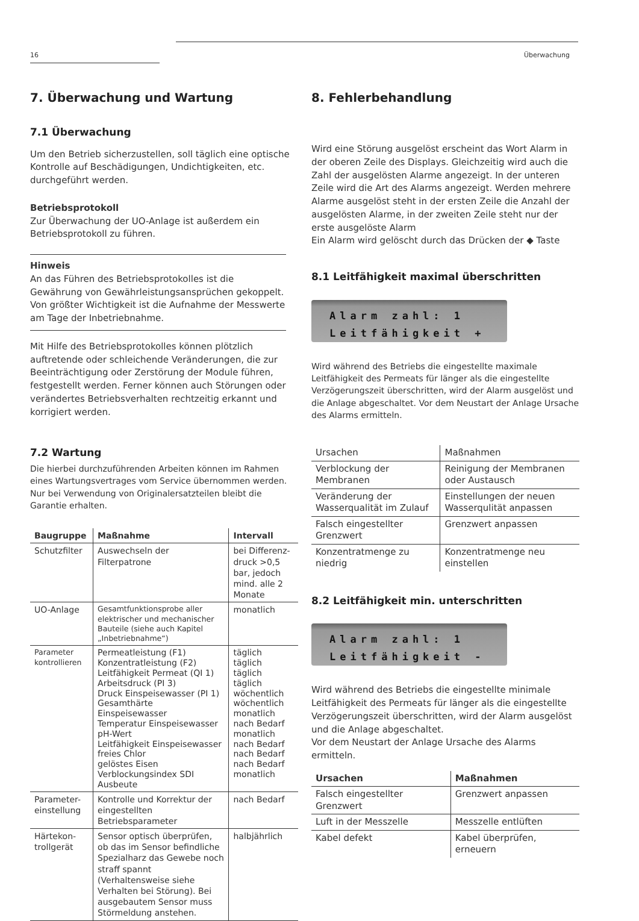16 Überwachung
7. Überwachung und Wartung
7.1 Überwachung
Um den Betrieb sicherzustellen, soll täglich eine optische Kontrolle auf Beschädigungen, Undichtigkeiten, etc. durchgeführt werden.
Betriebsprotokoll
Zur Überwachung der UO-Anlage ist außerdem ein Betriebsprotokoll zu führen.
Hinweis
An das Führen des Betriebsprotokolles ist die Gewährung von Gewährleistungsansprüchen gekoppelt. Von größter Wichtigkeit ist die Aufnahme der Messwerte am Tage der Inbetriebnahme.
Mit Hilfe des Betriebsprotokolles können plötzlich auftretende oder schleichende Veränderungen, die zur Beeinträchtigung oder Zerstörung der Module führen, festgestellt werden. Ferner können auch Störungen oder verändertes Betriebsverhalten rechtzeitig erkannt und korrigiert werden.
7.2 Wartung
Die hierbei durchzuführenden Arbeiten können im Rahmen eines Wartungsvertrages vom Service übernommen werden. Nur bei Verwendung von Originalersatzteilen bleibt die Garantie erhalten.
| Baugruppe | Maßnahme | Intervall |
| --- | --- | --- |
| Schutzfilter | Auswechseln der Filterpatrone | bei Differenz-druck >0,5 bar, jedoch mind. alle 2 Monate |
| UO-Anlage | Gesamtfunktionsprobe aller elektrischer und mechanischer Bauteile (siehe auch Kapitel „Inbetriebnahme“) | monatlich |
| Parameter kontrollieren | Permeatleistung (F1) Konzentratleistung (F2) Leitfähigkeit Permeat (QI 1) Arbeitsdruck (PI 3) Druck Einspeisewasser (PI 1) Gesamthärte Einspeisewasser Temperatur Einspeisewasser pH-Wert Leitfähigkeit Einspeisewasser freies Chlor gelöstes Eisen Verblockungsindex SDI Ausbeute | täglich täglich täglich täglich wöchentlich wöchentlich monatlich nach Bedarf monatlich nach Bedarf nach Bedarf nach Bedarf monatlich |
| Parameter-einstellung | Kontrolle und Korrektur der eingestellten Betriebsparameter | nach Bedarf |
| Härtekon-trollgerät | Sensor optisch überprüfen, ob das im Sensor befindliche Spezialharz das Gewebe noch straff spannt (Verhaltensweise siehe Verhalten bei Störung). Bei ausgebautem Sensor muss Störmeldung anstehen. | halbjährlich |
8. Fehlerbehandlung
Wird eine Störung ausgelöst erscheint das Wort Alarm in der oberen Zeile des Displays. Gleichzeitig wird auch die Zahl der ausgelösten Alarme angezeigt. In der unteren Zeile wird die Art des Alarms angezeigt. Werden mehrere Alarme ausgelöst steht in der ersten Zeile die Anzahl der ausgelösten Alarme, in der zweiten Zeile steht nur der erste ausgelöste Alarm
Ein Alarm wird gelöscht durch das Drücken der ◆ Taste
8.1 Leitfähigkeit maximal überschritten
Alarm zahl: 1
Leitfähigkeit +
Wird während des Betriebs die eingestellte maximale Leitfähigkeit des Permeats für länger als die eingestellte Verzögerungszeit überschritten, wird der Alarm ausgelöst und die Anlage abgeschaltet. Vor dem Neustart der Anlage Ursache des Alarms ermitteln.
| Ursachen | Maßnahmen |
| Verblockung der Membranen | Reinigung der Membranen oder Austausch |
| Veränderung der Wasserqualität im Zulauf | Einstellungen der neuen Wasserqulität anpassen |
| Falsch eingestellter Grenzwert | Grenzwert anpassen |
| Konzentratmenge zu niedrig | Konzentratmenge neu einstellen |
8.2 Leitfähigkeit min. unterschritten
Alarm zahl: 1
Leitfähigkeit -
Wird während des Betriebs die eingestellte minimale Leitfähigkeit des Permeats für länger als die eingestellte Verzögerungszeit überschritten, wird der Alarm ausgelöst und die Anlage abgeschaltet.
Vor dem Neustart der Anlage Ursache des Alarms ermitteln.
| Ursachen | Maßnahmen |
| --- | --- |
| Falsch eingestellter Grenzwert | Grenzwert anpassen |
| Luft in der Messzelle | Messzelle entlüften |
| Kabel defekt | Kabel überprüfen, erneuern |